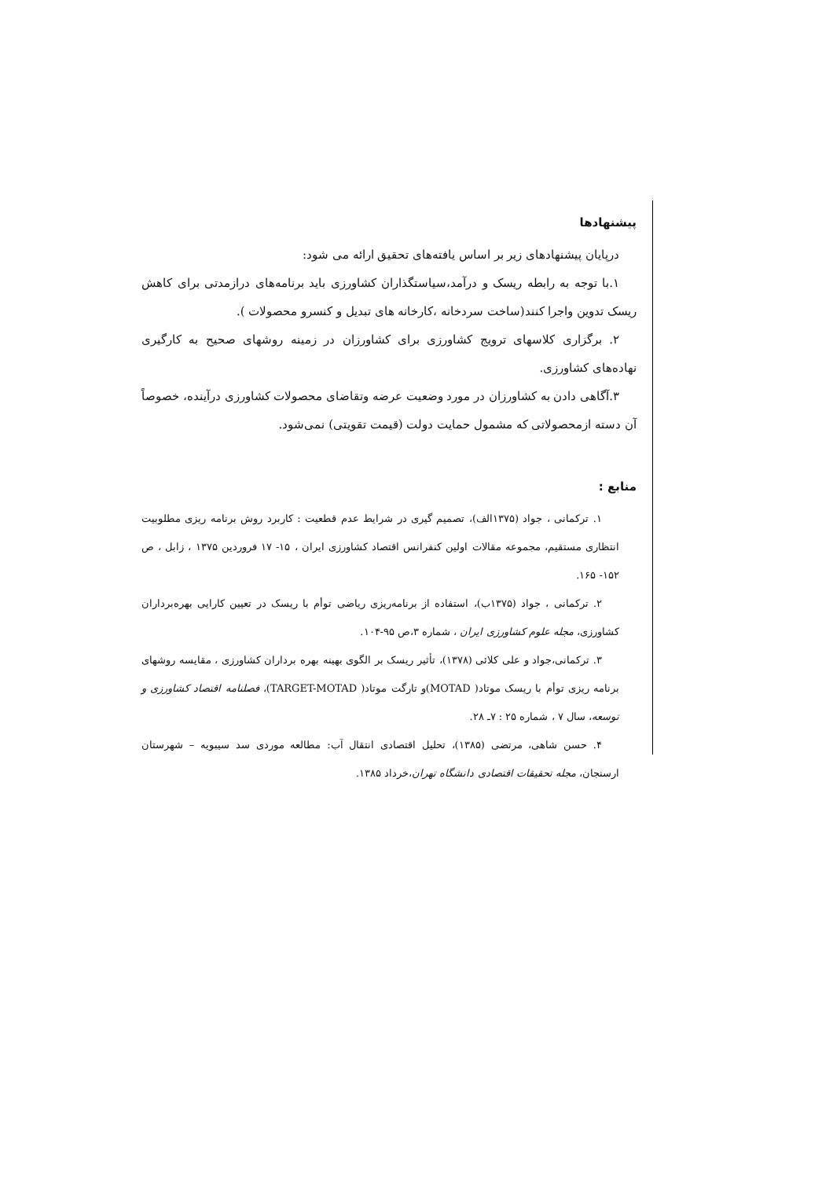پیشنهادها
درپایان پیشنهادهای زیر بر اساس یافته‌های تحقیق ارائه می شود:
۱.با توجه به رابطه ریسک و درآمد،سیاستگذاران کشاورزی باید برنامه‌های درازمدتی برای کاهش ریسک تدوین واجرا کنند(ساخت سردخانه ،کارخانه های تبدیل و کنسرو محصولات ).
۲. برگزاری کلاسهای ترویج کشاورزی برای کشاورزان در زمینه روشهای صحیح به کارگیری نهاده‌های کشاورزی.
۳.آگاهی دادن به کشاورزان در مورد وضعیت عرضه وتقاضای محصولات کشاورزی درآینده، خصوصاً آن دسته ازمحصولاتی که مشمول حمایت دولت (قیمت تقویتی) نمی‌شود.
منابع :
۱. ترکمانی ، جواد (۱۳۷۵الف)، تصمیم گیری در شرایط عدم قطعیت : کاربرد روش برنامه ریزی مطلوبیت انتظاری مستقیم، مجموعه مقالات اولین کنفرانس اقتصاد کشاورزی ایران ، ۱۵- ۱۷ فروردین ۱۳۷۵ ، زابل ، ص ۱۵۲- ۱۶۵.
۲. ترکمانی ، جواد (۱۳۷۵ب)، استفاده از برنامه‌ریزی ریاضی توأم با ریسک در تعیین کارایی بهره‌برداران کشاورزی، مجله علوم کشاورزی ایران ، شماره ۳،ص ۹۵-۱۰۴.
۳. ترکمانی،جواد و علی کلائی (۱۳۷۸)، تأثیر ریسک بر الگوی بهینه بهره برداران کشاورزی ، مقایسه روشهای برنامه ریزی توأم با ریسک موتاد( MOTAD)و تارگت موتاد( TARGET-MOTAD)، فصلنامه اقتصاد کشاورزی و توسعه، سال ۷ ، شماره ۲۵ : ۷ـ ۲۸.
۴. حسن شاهی، مرتضی (۱۳۸۵)، تحلیل اقتصادی انتقال آب: مطالعه موردی سد سیبویه – شهرستان ارسنجان، مجله تحقیقات اقتصادی دانشگاه تهران،خرداد ۱۳۸۵.